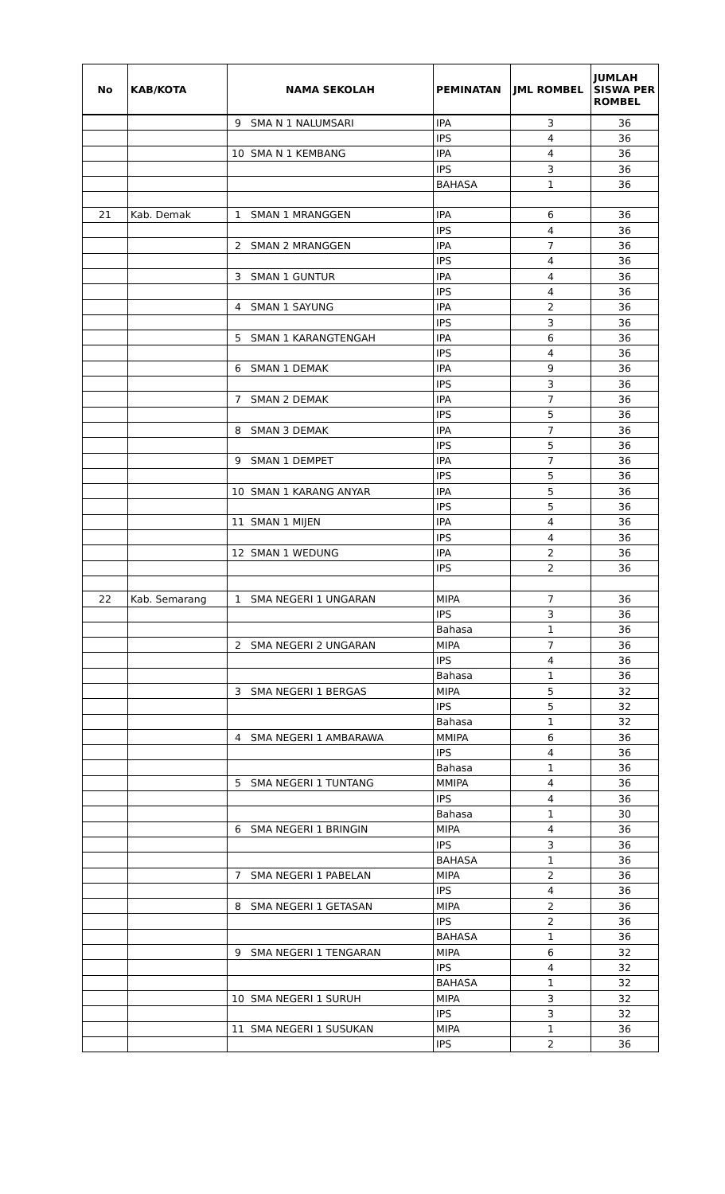| No | KAB/KOTA | NAMA SEKOLAH | | PEMINATAN | JML ROMBEL | JUMLAH SISWA PER ROMBEL |
| --- | --- | --- | --- | --- | --- | --- |
| | | 9 | SMA N 1 NALUMSARI | IPA | 3 | 36 |
| | | | | IPS | 4 | 36 |
| | | 10 | SMA N 1 KEMBANG | IPA | 4 | 36 |
| | | | | IPS | 3 | 36 |
| | | | | BAHASA | 1 | 36 |
| 21 | Kab. Demak | 1 | SMAN 1 MRANGGEN | IPA | 6 | 36 |
| | | | | IPS | 4 | 36 |
| | | 2 | SMAN 2 MRANGGEN | IPA | 7 | 36 |
| | | | | IPS | 4 | 36 |
| | | 3 | SMAN 1 GUNTUR | IPA | 4 | 36 |
| | | | | IPS | 4 | 36 |
| | | 4 | SMAN 1 SAYUNG | IPA | 2 | 36 |
| | | | | IPS | 3 | 36 |
| | | 5 | SMAN 1 KARANGTENGAH | IPA | 6 | 36 |
| | | | | IPS | 4 | 36 |
| | | 6 | SMAN 1 DEMAK | IPA | 9 | 36 |
| | | | | IPS | 3 | 36 |
| | | 7 | SMAN 2 DEMAK | IPA | 7 | 36 |
| | | | | IPS | 5 | 36 |
| | | 8 | SMAN 3 DEMAK | IPA | 7 | 36 |
| | | | | IPS | 5 | 36 |
| | | 9 | SMAN 1 DEMPET | IPA | 7 | 36 |
| | | | | IPS | 5 | 36 |
| | | 10 | SMAN 1 KARANG ANYAR | IPA | 5 | 36 |
| | | | | IPS | 5 | 36 |
| | | 11 | SMAN 1 MIJEN | IPA | 4 | 36 |
| | | | | IPS | 4 | 36 |
| | | 12 | SMAN 1 WEDUNG | IPA | 2 | 36 |
| | | | | IPS | 2 | 36 |
| 22 | Kab. Semarang | 1 | SMA NEGERI 1 UNGARAN | MIPA | 7 | 36 |
| | | | | IPS | 3 | 36 |
| | | | | Bahasa | 1 | 36 |
| | | 2 | SMA NEGERI 2 UNGARAN | MIPA | 7 | 36 |
| | | | | IPS | 4 | 36 |
| | | | | Bahasa | 1 | 36 |
| | | 3 | SMA NEGERI 1 BERGAS | MIPA | 5 | 32 |
| | | | | IPS | 5 | 32 |
| | | | | Bahasa | 1 | 32 |
| | | 4 | SMA NEGERI 1 AMBARAWA | MMIPA | 6 | 36 |
| | | | | IPS | 4 | 36 |
| | | | | Bahasa | 1 | 36 |
| | | 5 | SMA NEGERI 1 TUNTANG | MMIPA | 4 | 36 |
| | | | | IPS | 4 | 36 |
| | | | | Bahasa | 1 | 30 |
| | | 6 | SMA NEGERI 1 BRINGIN | MIPA | 4 | 36 |
| | | | | IPS | 3 | 36 |
| | | | | BAHASA | 1 | 36 |
| | | 7 | SMA NEGERI 1 PABELAN | MIPA | 2 | 36 |
| | | | | IPS | 4 | 36 |
| | | 8 | SMA NEGERI 1 GETASAN | MIPA | 2 | 36 |
| | | | | IPS | 2 | 36 |
| | | | | BAHASA | 1 | 36 |
| | | 9 | SMA NEGERI 1 TENGARAN | MIPA | 6 | 32 |
| | | | | IPS | 4 | 32 |
| | | | | BAHASA | 1 | 32 |
| | | 10 | SMA NEGERI 1 SURUH | MIPA | 3 | 32 |
| | | | | IPS | 3 | 32 |
| | | 11 | SMA NEGERI 1 SUSUKAN | MIPA | 1 | 36 |
| | | | | IPS | 2 | 36 |